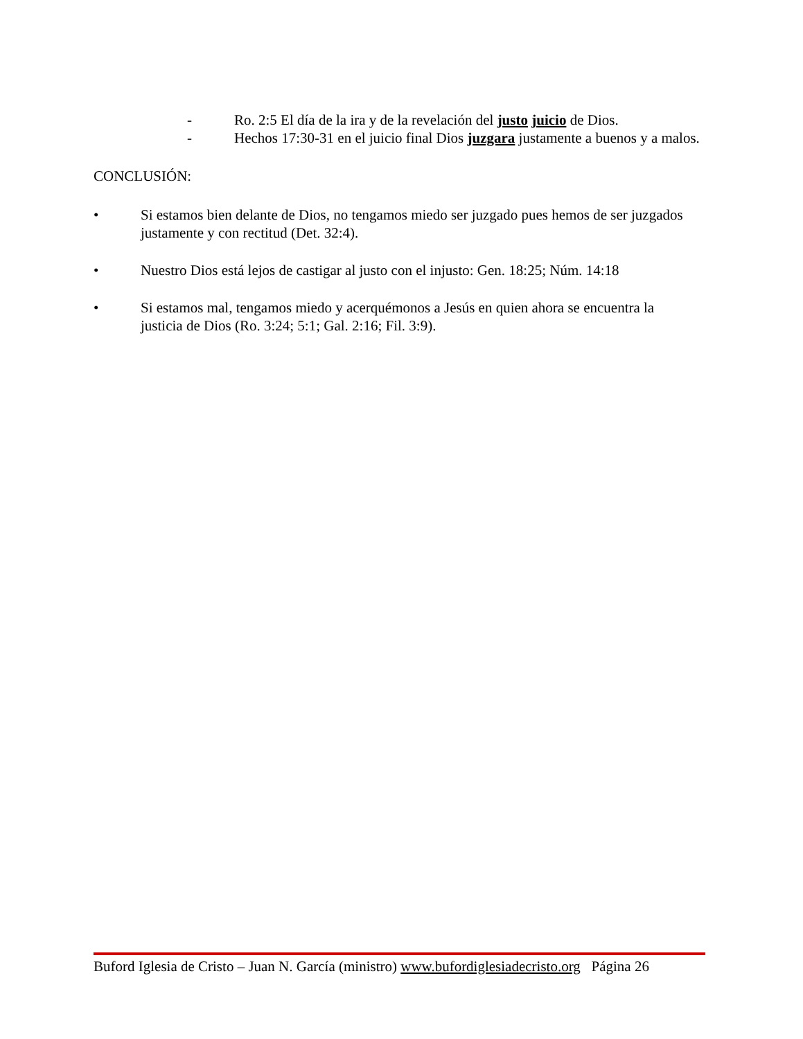- Ro. 2:5 El día de la ira y de la revelación del justo juicio de Dios.
- Hechos 17:30-31 en el juicio final Dios juzgara justamente a buenos y a malos.
CONCLUSIÓN:
• Si estamos bien delante de Dios, no tengamos miedo ser juzgado pues hemos de ser juzgados justamente y con rectitud (Det. 32:4).
• Nuestro Dios está lejos de castigar al justo con el injusto: Gen. 18:25; Núm. 14:18
• Si estamos mal, tengamos miedo y acerquémonos a Jesús en quien ahora se encuentra la justicia de Dios (Ro. 3:24; 5:1; Gal. 2:16; Fil. 3:9).
Buford Iglesia de Cristo – Juan N. García (ministro) www.bufordiglesiadecristo.org Página 26